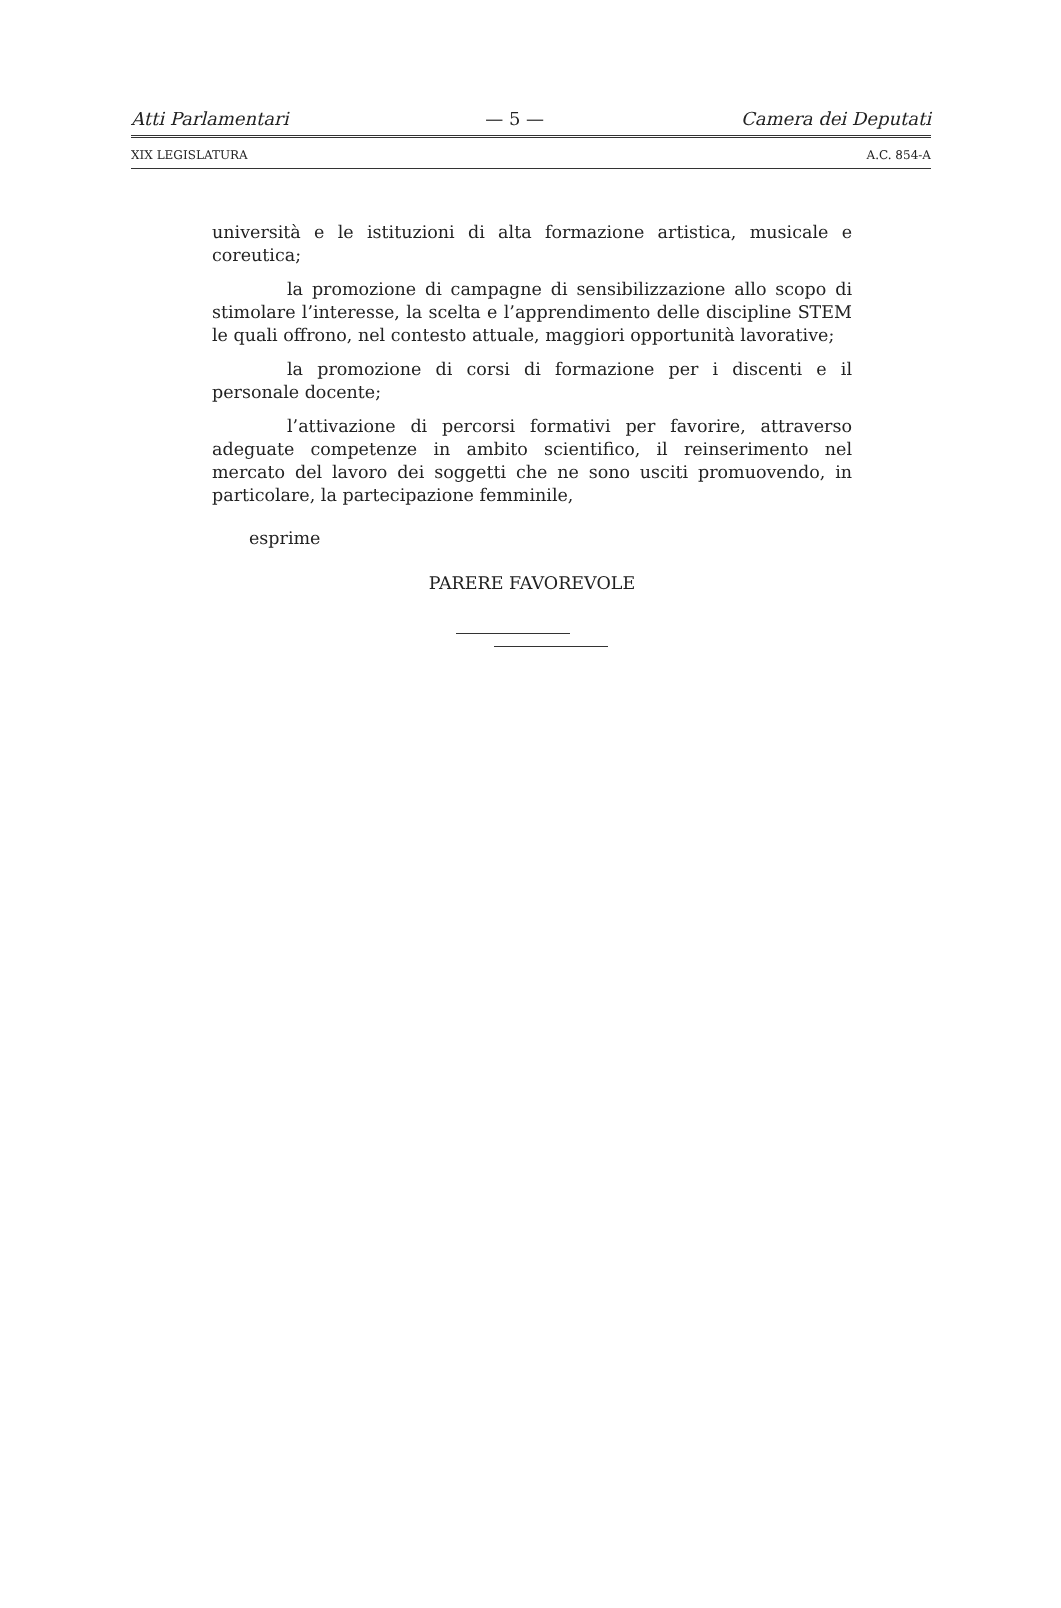Atti Parlamentari — 5 — Camera dei Deputati
XIX LEGISLATURA A.C. 854-A
università e le istituzioni di alta formazione artistica, musicale e coreutica;
la promozione di campagne di sensibilizzazione allo scopo di stimolare l’interesse, la scelta e l’apprendimento delle discipline STEM le quali offrono, nel contesto attuale, maggiori opportunità lavorative;
la promozione di corsi di formazione per i discenti e il personale docente;
l’attivazione di percorsi formativi per favorire, attraverso adeguate competenze in ambito scientifico, il reinserimento nel mercato del lavoro dei soggetti che ne sono usciti promuovendo, in particolare, la partecipazione femminile,
esprime
PARERE FAVOREVOLE